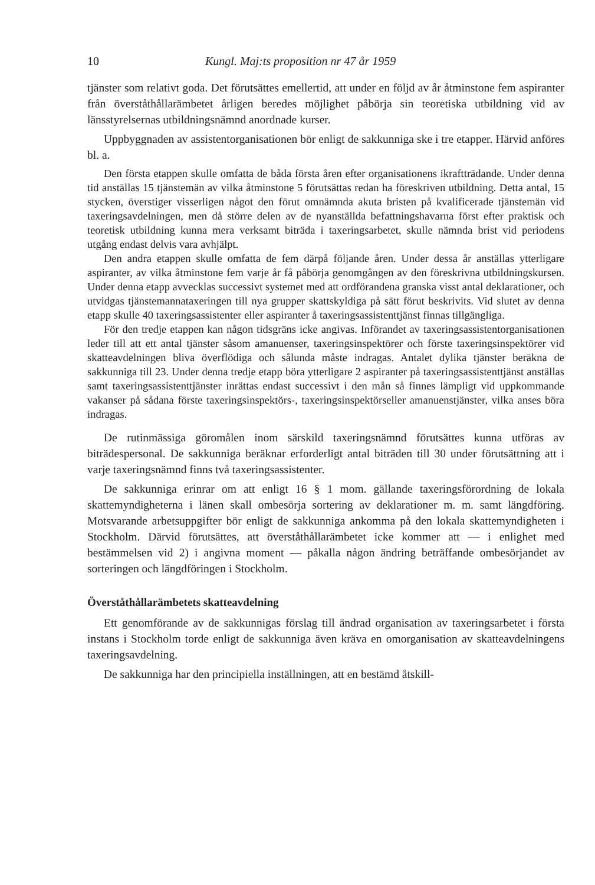10 Kungl. Maj:ts proposition nr 47 år 1959
tjänster som relativt goda. Det förutsättes emellertid, att under en följd av år åtminstone fem aspiranter från överståthållarämbetet årligen beredes möjlighet påbörja sin teoretiska utbildning vid av länsstyrelsernas utbildningsnämnd anordnade kurser.
Uppbyggnaden av assistentorganisationen bör enligt de sakkunniga ske i tre etapper. Härvid anföres bl. a.
Den första etappen skulle omfatta de båda första åren efter organisationens ikraftträdande. Under denna tid anställas 15 tjänstemän av vilka åtminstone 5 förutsättas redan ha föreskriven utbildning. Detta antal, 15 stycken, överstiger visserligen något den förut omnämnda akuta bristen på kvalificerade tjänstemän vid taxeringsavdelningen, men då större delen av de nyanställda befattningshavarna först efter praktisk och teoretisk utbildning kunna mera verksamt biträda i taxeringsarbetet, skulle nämnda brist vid periodens utgång endast delvis vara avhjälpt.
Den andra etappen skulle omfatta de fem därpå följande åren. Under dessa år anställas ytterligare aspiranter, av vilka åtminstone fem varje år få påbörja genomgången av den föreskrivna utbildningskursen. Under denna etapp avvecklas successivt systemet med att ordförandena granska visst antal deklarationer, och utvidgas tjänstemannataxeringen till nya grupper skattskyldiga på sätt förut beskrivits. Vid slutet av denna etapp skulle 40 taxeringsassistenter eller aspiranter å taxeringsassistenttjänst finnas tillgängliga.
För den tredje etappen kan någon tidsgräns icke angivas. Införandet av taxeringsassistentorganisationen leder till att ett antal tjänster såsom amanuenser, taxeringsinspektörer och förste taxeringsinspektörer vid skatteavdelningen bliva överflödiga och sålunda måste indragas. Antalet dylika tjänster beräkna de sakkunniga till 23. Under denna tredje etapp böra ytterligare 2 aspiranter på taxeringsassistenttjänst anställas samt taxeringsassistenttjänster inrättas endast successivt i den mån så finnes lämpligt vid uppkommande vakanser på sådana förste taxeringsinspektörs-, taxeringsinspektörseller amanuenstjänster, vilka anses böra indragas.
De rutinmässiga göromålen inom särskild taxeringsnämnd förutsättes kunna utföras av biträdespersonal. De sakkunniga beräknar erforderligt antal biträden till 30 under förutsättning att i varje taxeringsnämnd finns två taxeringsassistenter.
De sakkunniga erinrar om att enligt 16 § 1 mom. gällande taxeringsförordning de lokala skattemyndigheterna i länen skall ombesörja sortering av deklarationer m. m. samt längdföring. Motsvarande arbetsuppgifter bör enligt de sakkunniga ankomma på den lokala skattemyndigheten i Stockholm. Därvid förutsättes, att överståthållarämbetet icke kommer att — i enlighet med bestämmelsen vid 2) i angivna moment — påkalla någon ändring beträffande ombesörjandet av sorteringen och längdföringen i Stockholm.
Överståthållarämbetets skatteavdelning
Ett genomförande av de sakkunnigas förslag till ändrad organisation av taxeringsarbetet i första instans i Stockholm torde enligt de sakkunniga även kräva en omorganisation av skatteavdelningens taxeringsavdelning.
De sakkunniga har den principiella inställningen, att en bestämd åtskill-